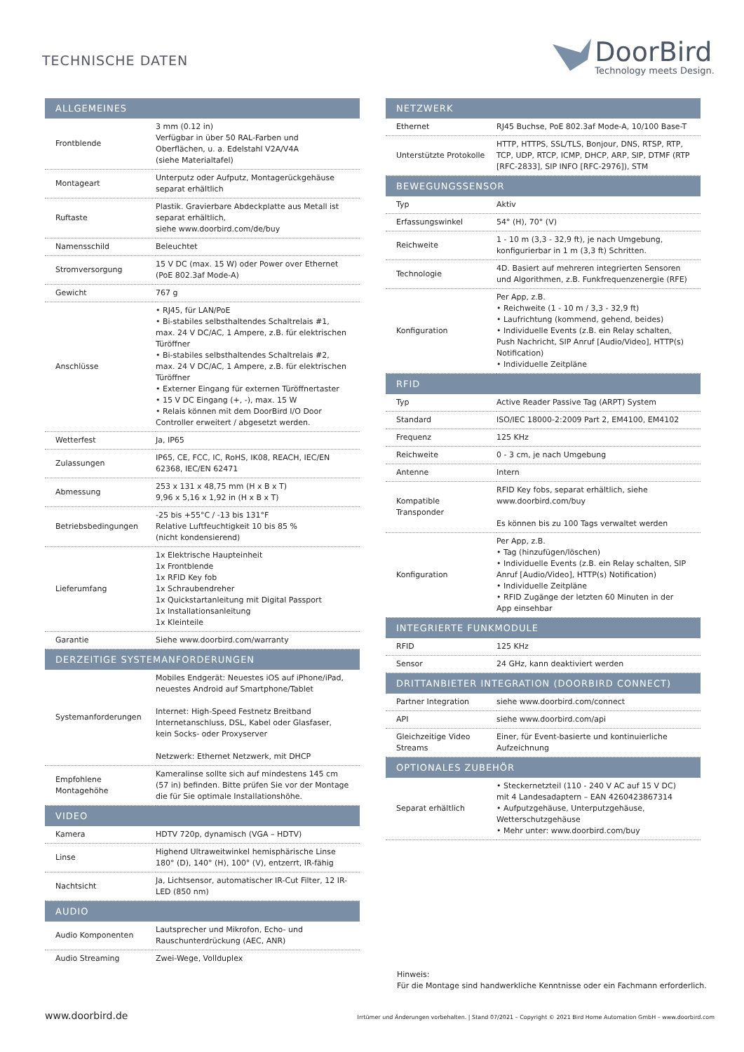TECHNISCHE DATEN
DoorBird
Technology meets Design.
| ALLGEMEINES | |
| --- | --- |
| Frontblende | 3 mm (0.12 in) Verfügbar in über 50 RAL-Farben und Oberflächen, u. a. Edelstahl V2A/V4A (siehe Materialtafel) |
| Montageart | Unterputz oder Aufputz, Montagerückgehäuse separat erhältlich |
| Ruftaste | Plastik. Gravierbare Abdeckplatte aus Metall ist separat erhältlich, siehe www.doorbird.com/de/buy |
| Namensschild | Beleuchtet |
| Stromversorgung | 15 V DC (max. 15 W) oder Power over Ethernet (PoE 802.3af Mode-A) |
| Gewicht | 767 g |
| Anschlüsse | • RJ45, für LAN/PoE • Bi-stabiles selbsthaltendes Schaltrelais #1, max. 24 V DC/AC, 1 Ampere, z.B. für elektrischen Türöffner • Bi-stabiles selbsthaltendes Schaltrelais #2, max. 24 V DC/AC, 1 Ampere, z.B. für elektrischen Türöffner • Externer Eingang für externen Türöffnertaster • 15 V DC Eingang (+, -), max. 15 W • Relais können mit dem DoorBird I/O Door Controller erweitert / abgesetzt werden. |
| Wetterfest | Ja, IP65 |
| Zulassungen | IP65, CE, FCC, IC, RoHS, IK08, REACH, IEC/EN 62368, IEC/EN 62471 |
| Abmessung | 253 x 131 x 48,75 mm (H x B x T) 9,96 x 5,16 x 1,92 in (H x B x T) |
| Betriebsbedingungen | -25 bis +55°C / -13 bis 131°F Relative Luftfeuchtigkeit 10 bis 85 % (nicht kondensierend) |
| Lieferumfang | 1x Elektrische Haupteinheit 1x Frontblende 1x RFID Key fob 1x Schraubendreher 1x Quickstartanleitung mit Digital Passport 1x Installationsanleitung 1x Kleinteile |
| Garantie | Siehe www.doorbird.com/warranty |
| DERZEITIGE SYSTEMANFORDERUNGEN | |
| Systemanforderungen | Mobiles Endgerät: Neuestes iOS auf iPhone/iPad, neuestes Android auf Smartphone/Tablet Internet: High-Speed Festnetz Breitband Internetanschluss, DSL, Kabel oder Glasfaser, kein Socks- oder Proxyserver Netzwerk: Ethernet Netzwerk, mit DHCP |
| Empfohlene Montagehöhe | Kameralinse sollte sich auf mindestens 145 cm (57 in) befinden. Bitte prüfen Sie vor der Montage die für Sie optimale Installationshöhe. |
| VIDEO | |
| Kamera | HDTV 720p, dynamisch (VGA – HDTV) |
| Linse | Highend Ultraweitwinkel hemisphärische Linse 180° (D), 140° (H), 100° (V), entzerrt, IR-fähig |
| Nachtsicht | Ja, Lichtsensor, automatischer IR-Cut Filter, 12 IR-LED (850 nm) |
| AUDIO | |
| Audio Komponenten | Lautsprecher und Mikrofon, Echo- und Rauschunterdrückung (AEC, ANR) |
| Audio Streaming | Zwei-Wege, Vollduplex |
| NETZWERK | |
| --- | --- |
| Ethernet | RJ45 Buchse, PoE 802.3af Mode-A, 10/100 Base-T |
| Unterstützte Protokolle | HTTP, HTTPS, SSL/TLS, Bonjour, DNS, RTSP, RTP, TCP, UDP, RTCP, ICMP, DHCP, ARP, SIP, DTMF (RTP [RFC-2833], SIP INFO [RFC-2976]), STM |
| BEWEGUNGSSENSOR | |
| Typ | Aktiv |
| Erfassungswinkel | 54° (H), 70° (V) |
| Reichweite | 1 - 10 m (3,3 - 32,9 ft), je nach Umgebung, konfigurierbar in 1 m (3,3 ft) Schritten. |
| Technologie | 4D. Basiert auf mehreren integrierten Sensoren und Algorithmen, z.B. Funkfrequenzenergie (RFE) |
| Konfiguration | Per App, z.B. • Reichweite (1 - 10 m / 3,3 - 32,9 ft) • Laufrichtung (kommend, gehend, beides) • Individuelle Events (z.B. ein Relay schalten, Push Nachricht, SIP Anruf [Audio/Video], HTTP(s) Notification) • Individuelle Zeitpläne |
| RFID | |
| Typ | Active Reader Passive Tag (ARPT) System |
| Standard | ISO/IEC 18000-2:2009 Part 2, EM4100, EM4102 |
| Frequenz | 125 KHz |
| Reichweite | 0 - 3 cm, je nach Umgebung |
| Antenne | Intern |
| Kompatible Transponder | RFID Key fobs, separat erhältlich, siehe www.doorbird.com/buy Es können bis zu 100 Tags verwaltet werden |
| Konfiguration | Per App, z.B. • Tag (hinzufügen/löschen) • Individuelle Events (z.B. ein Relay schalten, SIP Anruf [Audio/Video], HTTP(s) Notification) • Individuelle Zeitpläne • RFID Zugänge der letzten 60 Minuten in der App einsehbar |
| INTEGRIERTE FUNKMODULE | |
| RFID | 125 KHz |
| Sensor | 24 GHz, kann deaktiviert werden |
| DRITTANBIETER INTEGRATION (DOORBIRD CONNECT) | |
| Partner Integration | siehe www.doorbird.com/connect |
| API | siehe www.doorbird.com/api |
| Gleichzeitige Video Streams | Einer, für Event-basierte und kontinuierliche Aufzeichnung |
| OPTIONALES ZUBEHÖR | |
| Separat erhältlich | • Steckernetzteil (110 - 240 V AC auf 15 V DC) mit 4 Landesadaptern – EAN 4260423867314 • Aufputzgehäuse, Unterputzgehäuse, Wetterschutzgehäuse • Mehr unter: www.doorbird.com/buy |
Hinweis:
Für die Montage sind handwerkliche Kenntnisse oder ein Fachmann erforderlich.
www.doorbird.de Irrtümer und Änderungen vorbehalten. | Stand 07/2021 – Copyright © 2021 Bird Home Automation GmbH – www.doorbird.com